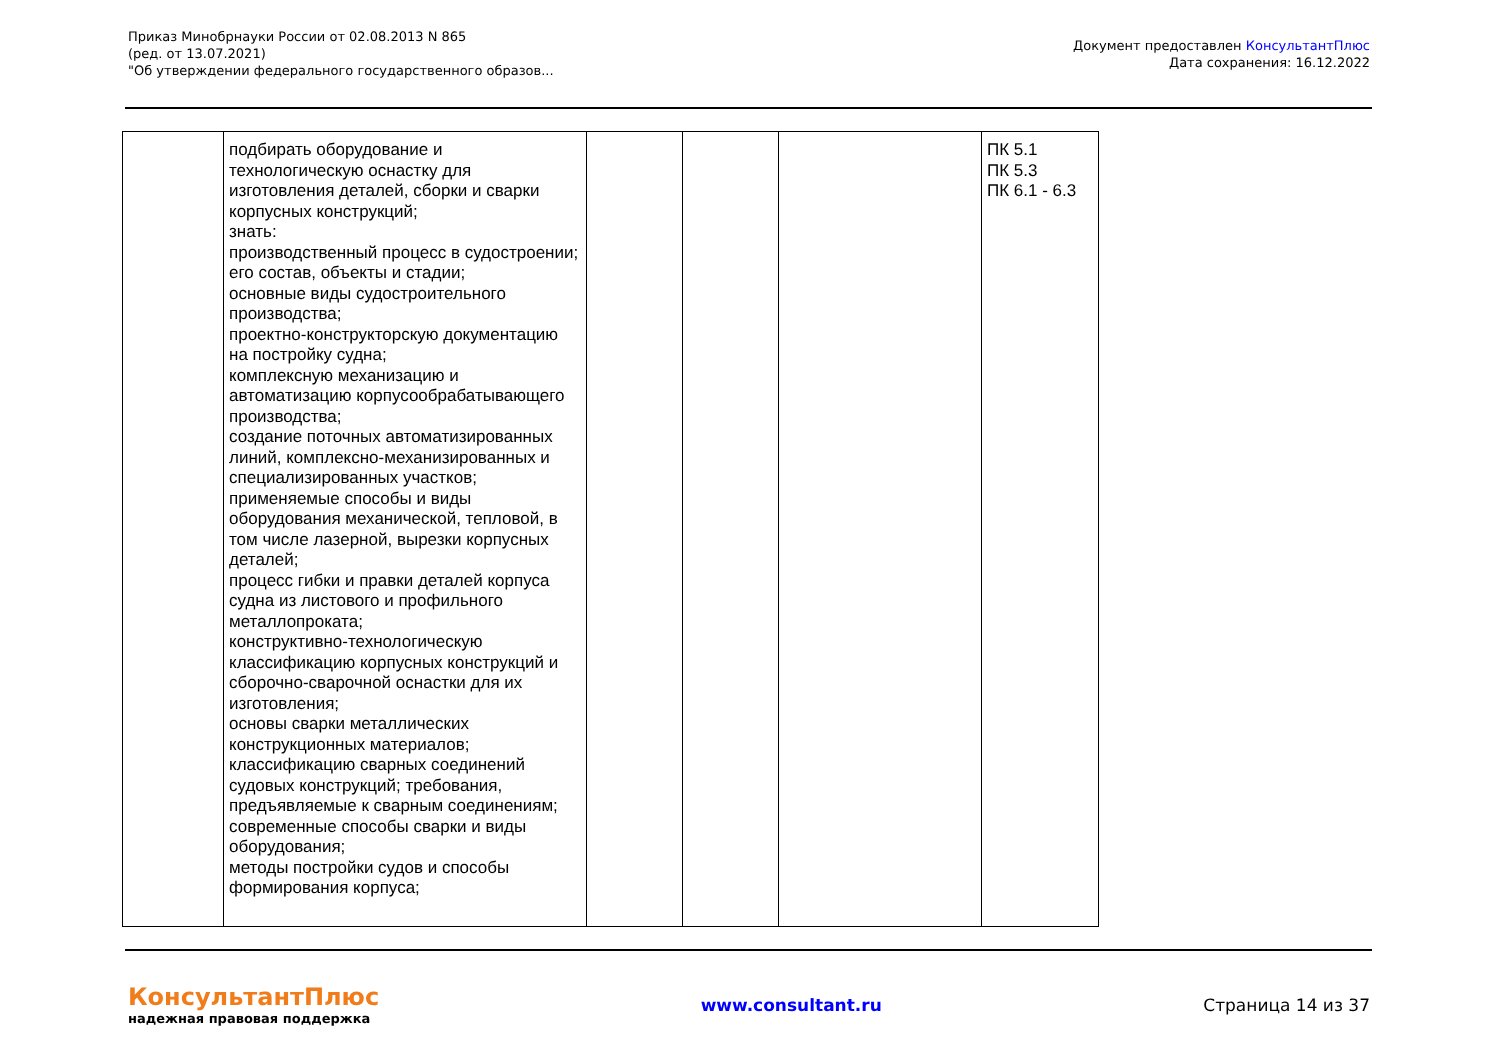Приказ Минобрнауки России от 02.08.2013 N 865
(ред. от 13.07.2021)
"Об утверждении федерального государственного образов...
Документ предоставлен КонсультантПлюс
Дата сохранения: 16.12.2022
| | подбирать оборудование и технологическую оснастку для изготовления деталей, сборки и сварки корпусных конструкций; знать: производственный процесс в судостроении; его состав, объекты и стадии; основные виды судостроительного производства; проектно-конструкторскую документацию на постройку судна; комплексную механизацию и автоматизацию корпусообрабатывающего производства; создание поточных автоматизированных линий, комплексно-механизированных и специализированных участков; применяемые способы и виды оборудования механической, тепловой, в том числе лазерной, вырезки корпусных деталей; процесс гибки и правки деталей корпуса судна из листового и профильного металлопроката; конструктивно-технологическую классификацию корпусных конструкций и сборочно-сварочной оснастки для их изготовления; основы сварки металлических конструкционных материалов; классификацию сварных соединений судовых конструкций; требования, предъявляемые к сварным соединениям; современные способы сварки и виды оборудования; методы постройки судов и способы формирования корпуса; | | | | ПК 5.1 ПК 5.3 ПК 6.1 - 6.3 |
КонсультантПлюс
надежная правовая поддержка
www.consultant.ru Страница 14 из 37